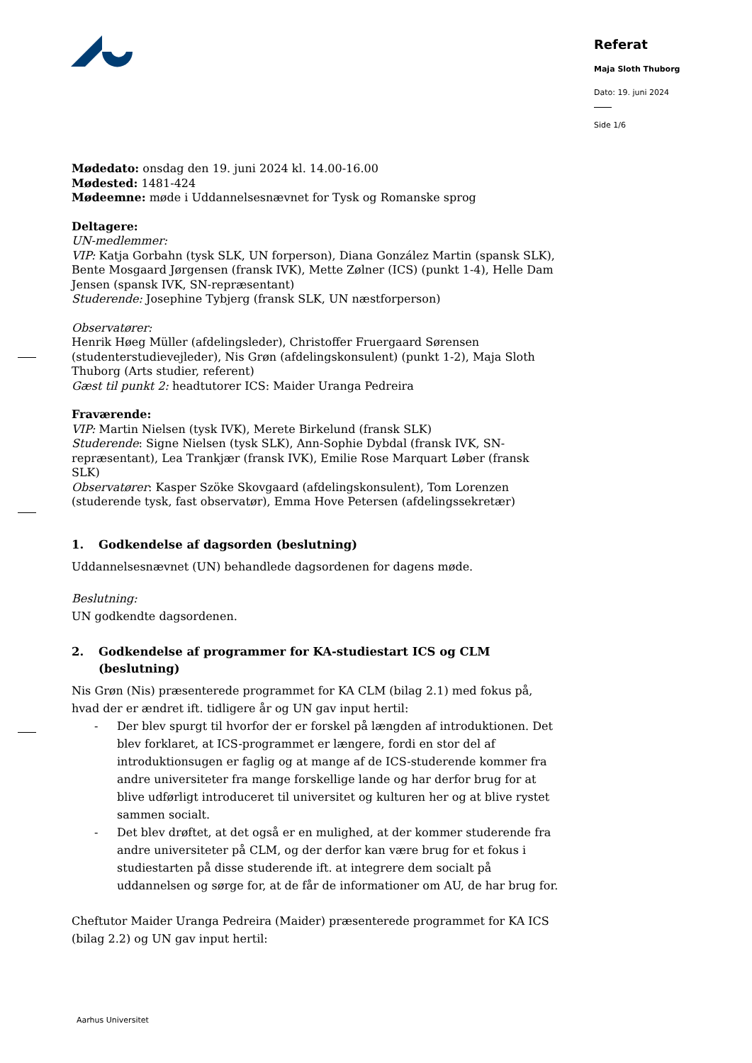Referat
Maja Sloth Thuborg
Dato: 19. juni 2024
Side 1/6
Mødedato: onsdag den 19. juni 2024 kl. 14.00-16.00
Mødested: 1481-424
Mødeemne: møde i Uddannelsesnævnet for Tysk og Romanske sprog
Deltagere:
UN-medlemmer:
VIP: Katja Gorbahn (tysk SLK, UN forperson), Diana González Martin (spansk SLK), Bente Mosgaard Jørgensen (fransk IVK), Mette Zølner (ICS) (punkt 1-4), Helle Dam Jensen (spansk IVK, SN-repræsentant)
Studerende: Josephine Tybjerg (fransk SLK, UN næstforperson)
Observatører:
Henrik Høeg Müller (afdelingsleder), Christoffer Fruergaard Sørensen (studenterstudievejleder), Nis Grøn (afdelingskonsulent) (punkt 1-2), Maja Sloth Thuborg (Arts studier, referent)
Gæst til punkt 2: headtutorer ICS: Maider Uranga Pedreira
Fraværende:
VIP: Martin Nielsen (tysk IVK), Merete Birkelund (fransk SLK)
Studerende: Signe Nielsen (tysk SLK), Ann-Sophie Dybdal (fransk IVK, SN-repræsentant), Lea Trankjær (fransk IVK), Emilie Rose Marquart Løber (fransk SLK)
Observatører: Kasper Szöke Skovgaard (afdelingskonsulent), Tom Lorenzen (studerende tysk, fast observatør), Emma Hove Petersen (afdelingssekretær)
1. Godkendelse af dagsorden (beslutning)
Uddannelsesnævnet (UN) behandlede dagsordenen for dagens møde.
Beslutning:
UN godkendte dagsordenen.
2. Godkendelse af programmer for KA-studiestart ICS og CLM (beslutning)
Nis Grøn (Nis) præsenterede programmet for KA CLM (bilag 2.1) med fokus på, hvad der er ændret ift. tidligere år og UN gav input hertil:
- Der blev spurgt til hvorfor der er forskel på længden af introduktionen. Det blev forklaret, at ICS-programmet er længere, fordi en stor del af introduktionsugen er faglig og at mange af de ICS-studerende kommer fra andre universiteter fra mange forskellige lande og har derfor brug for at blive udførligt introduceret til universitet og kulturen her og at blive rystet sammen socialt.
- Det blev drøftet, at det også er en mulighed, at der kommer studerende fra andre universiteter på CLM, og der derfor kan være brug for et fokus i studiestarten på disse studerende ift. at integrere dem socialt på uddannelsen og sørge for, at de får de informationer om AU, de har brug for.
Cheftutor Maider Uranga Pedreira (Maider) præsenterede programmet for KA ICS (bilag 2.2) og UN gav input hertil:
Aarhus Universitet